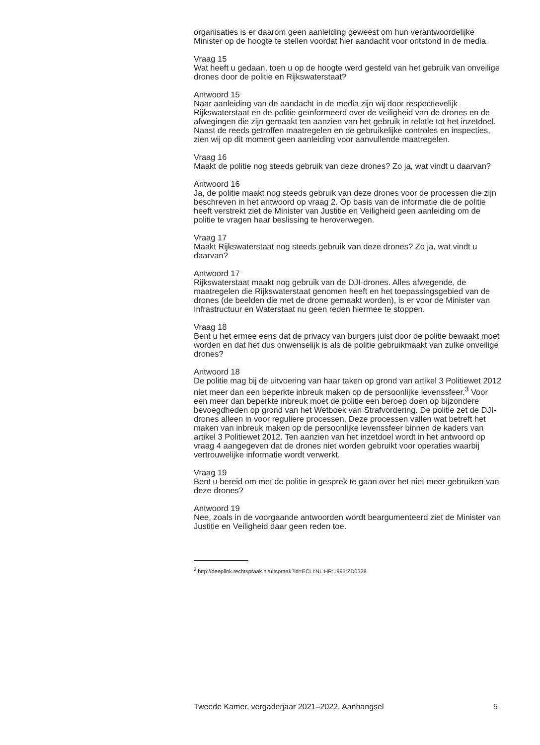organisaties is er daarom geen aanleiding geweest om hun verantwoordelijke Minister op de hoogte te stellen voordat hier aandacht voor ontstond in de media.
Vraag 15
Wat heeft u gedaan, toen u op de hoogte werd gesteld van het gebruik van onveilige drones door de politie en Rijkswaterstaat?
Antwoord 15
Naar aanleiding van de aandacht in de media zijn wij door respectievelijk Rijkswaterstaat en de politie geïnformeerd over de veiligheid van de drones en de afwegingen die zijn gemaakt ten aanzien van het gebruik in relatie tot het inzetdoel. Naast de reeds getroffen maatregelen en de gebruikelijke controles en inspecties, zien wij op dit moment geen aanleiding voor aanvullende maatregelen.
Vraag 16
Maakt de politie nog steeds gebruik van deze drones? Zo ja, wat vindt u daarvan?
Antwoord 16
Ja, de politie maakt nog steeds gebruik van deze drones voor de processen die zijn beschreven in het antwoord op vraag 2. Op basis van de informatie die de politie heeft verstrekt ziet de Minister van Justitie en Veiligheid geen aanleiding om de politie te vragen haar beslissing te heroverwegen.
Vraag 17
Maakt Rijkswaterstaat nog steeds gebruik van deze drones? Zo ja, wat vindt u daarvan?
Antwoord 17
Rijkswaterstaat maakt nog gebruik van de DJI-drones. Alles afwegende, de maatregelen die Rijkswaterstaat genomen heeft en het toepassingsgebied van de drones (de beelden die met de drone gemaakt worden), is er voor de Minister van Infrastructuur en Waterstaat nu geen reden hiermee te stoppen.
Vraag 18
Bent u het ermee eens dat de privacy van burgers juist door de politie bewaakt moet worden en dat het dus onwenselijk is als de politie gebruikmaakt van zulke onveilige drones?
Antwoord 18
De politie mag bij de uitvoering van haar taken op grond van artikel 3 Politiewet 2012 niet meer dan een beperkte inbreuk maken op de persoonlijke levenssfeer.<sup>3</sup> Voor een meer dan beperkte inbreuk moet de politie een beroep doen op bijzondere bevoegdheden op grond van het Wetboek van Strafvordering. De politie zet de DJI-drones alleen in voor reguliere processen. Deze processen vallen wat betreft het maken van inbreuk maken op de persoonlijke levenssfeer binnen de kaders van artikel 3 Politiewet 2012. Ten aanzien van het inzetdoel wordt in het antwoord op vraag 4 aangegeven dat de drones niet worden gebruikt voor operaties waarbij vertrouwelijke informatie wordt verwerkt.
Vraag 19
Bent u bereid om met de politie in gesprek te gaan over het niet meer gebruiken van deze drones?
Antwoord 19
Nee, zoals in de voorgaande antwoorden wordt beargumenteerd ziet de Minister van Justitie en Veiligheid daar geen reden toe.
<sup>3</sup> http://deeplink.rechtspraak.nl/uitspraak?id=ECLI:NL:HR:1995:ZD0328
Tweede Kamer, vergaderjaar 2021–2022, Aanhangsel 5